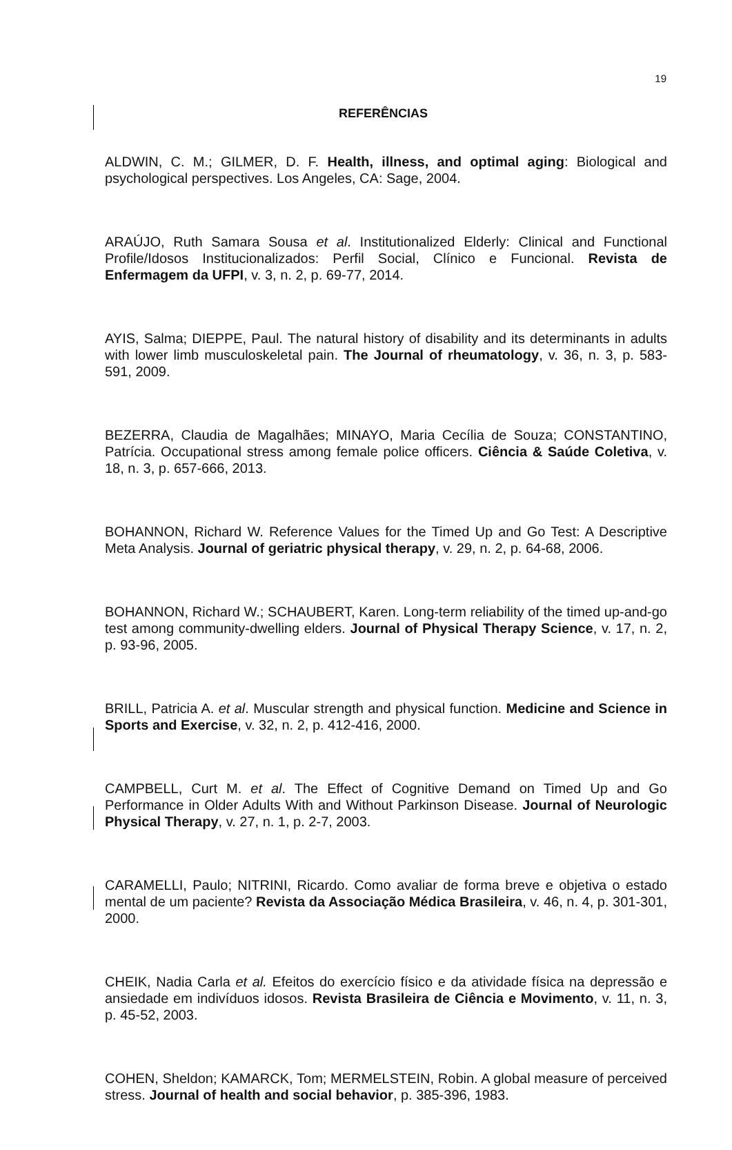19
REFERÊNCIAS
ALDWIN, C. M.; GILMER, D. F. Health, illness, and optimal aging: Biological and psychological perspectives. Los Angeles, CA: Sage, 2004.
ARAÚJO, Ruth Samara Sousa et al. Institutionalized Elderly: Clinical and Functional Profile/Idosos Institucionalizados: Perfil Social, Clínico e Funcional. Revista de Enfermagem da UFPI, v. 3, n. 2, p. 69-77, 2014.
AYIS, Salma; DIEPPE, Paul. The natural history of disability and its determinants in adults with lower limb musculoskeletal pain. The Journal of rheumatology, v. 36, n. 3, p. 583-591, 2009.
BEZERRA, Claudia de Magalhães; MINAYO, Maria Cecília de Souza; CONSTANTINO, Patrícia. Occupational stress among female police officers. Ciência & Saúde Coletiva, v. 18, n. 3, p. 657-666, 2013.
BOHANNON, Richard W. Reference Values for the Timed Up and Go Test: A Descriptive Meta Analysis. Journal of geriatric physical therapy, v. 29, n. 2, p. 64-68, 2006.
BOHANNON, Richard W.; SCHAUBERT, Karen. Long-term reliability of the timed up-and-go test among community-dwelling elders. Journal of Physical Therapy Science, v. 17, n. 2, p. 93-96, 2005.
BRILL, Patricia A. et al. Muscular strength and physical function. Medicine and Science in Sports and Exercise, v. 32, n. 2, p. 412-416, 2000.
CAMPBELL, Curt M. et al. The Effect of Cognitive Demand on Timed Up and Go Performance in Older Adults With and Without Parkinson Disease. Journal of Neurologic Physical Therapy, v. 27, n. 1, p. 2-7, 2003.
CARAMELLI, Paulo; NITRINI, Ricardo. Como avaliar de forma breve e objetiva o estado mental de um paciente? Revista da Associação Médica Brasileira, v. 46, n. 4, p. 301-301, 2000.
CHEIK, Nadia Carla et al. Efeitos do exercício físico e da atividade física na depressão e ansiedade em indivíduos idosos. Revista Brasileira de Ciência e Movimento, v. 11, n. 3, p. 45-52, 2003.
COHEN, Sheldon; KAMARCK, Tom; MERMELSTEIN, Robin. A global measure of perceived stress. Journal of health and social behavior, p. 385-396, 1983.